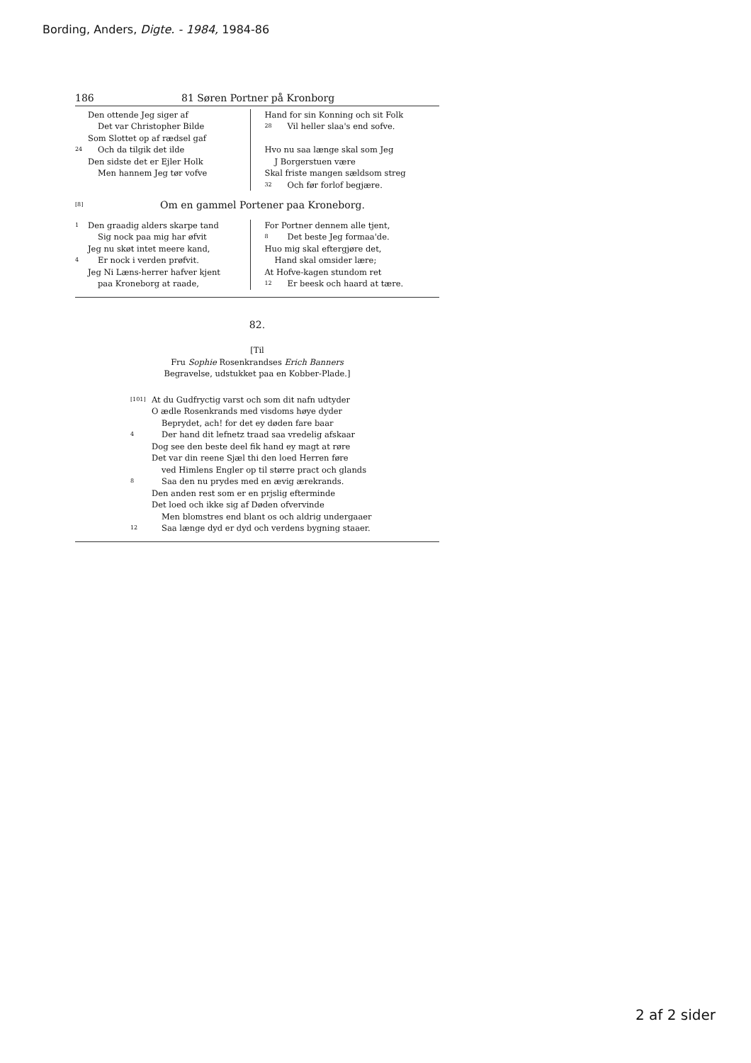Bording, Anders, Digte. - 1984, 1984-86
186 81 Søren Portner på Kronborg
Den ottende Jeg siger af
Det var Christopher Bilde
Som Slottet op af rædsel gaf
24 Och da tilgik det ilde
Den sidste det er Ejler Holk
Men hannem Jeg tør vofve
Hand for sin Konning och sit Folk
28 Vil heller slaa's end sofve.
Hvo nu saa længe skal som Jeg
J Borgerstuen være
Skal friste mangen sældsom streg
32 Och før forlof begjære.
[8] Om en gammel Portener paa Kroneborg.
1 Den graadig alders skarpe tand
Sig nock paa mig har øfvit
Jeg nu skøt intet meere kand,
4 Er nock i verden prøfvit.
Jeg Ni Læns-herrer hafver kjent
paa Kroneborg at raade,
For Portner dennem alle tjent,
8 Det beste Jeg formaa'de.
Huo mig skal eftergjøre det,
Hand skal omsider lære;
At Hofve-kagen stundom ret
12 Er beesk och haard at tære.
82.
[Til
Fru Sophie Rosenkrandses Erich Banners
Begravelse, udstukket paa en Kobber-Plade.]
[101] At du Gudfryctig varst och som dit nafn udtyder
O ædle Rosenkrands med visdoms høye dyder
Beprydet, ach! for det ey døden fare baar
4 Der hand dit lefnetz traad saa vredelig afskaar
Dog see den beste deel fik hand ey magt at røre
Det var din reene Sjæl thi den loed Herren føre
ved Himlens Engler op til større pract och glands
8 Saa den nu prydes med en ævig ærekrands.
Den anden rest som er en prjslig efterminde
Det loed och ikke sig af Døden ofvervinde
Men blomstres end blant os och aldrig undergaaer
12 Saa længe dyd er dyd och verdens bygning staaer.
2 af 2 sider